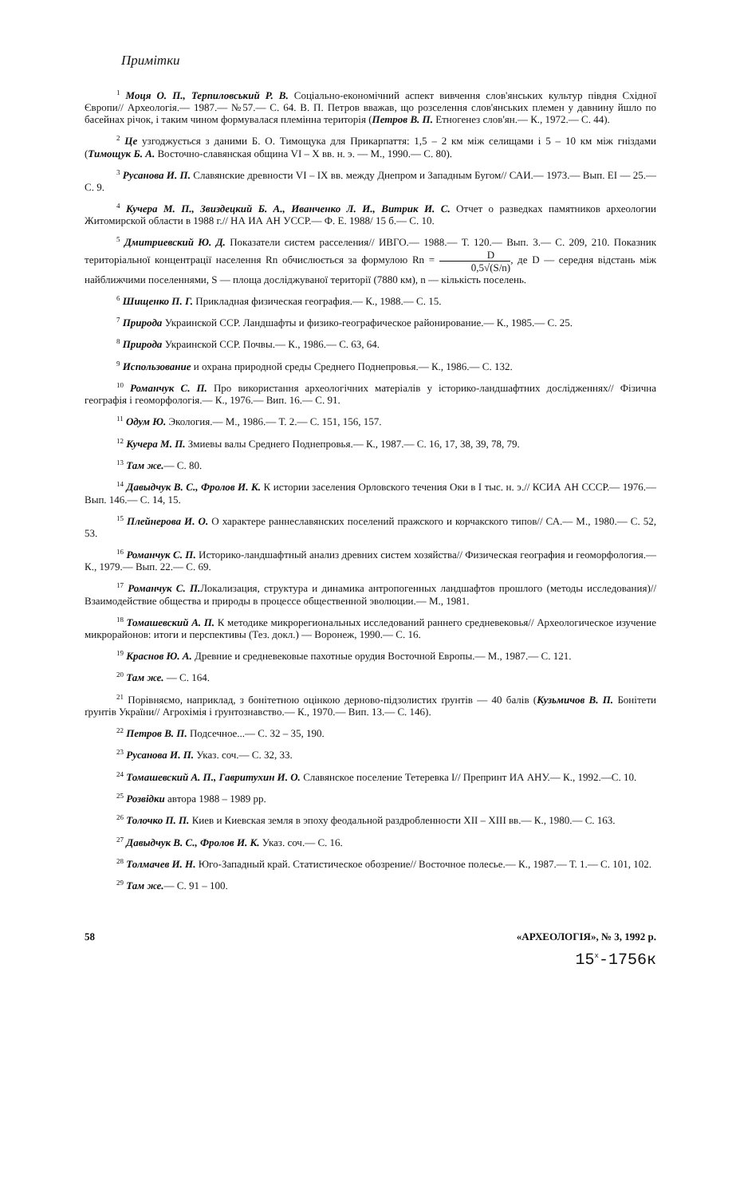Примітки
<sup>1</sup> Моця О. П., Терпиловський Р. В. Соціально-економічний аспект вивчення слов'янських культур півдня Східної Європи// Археологія.— 1987.— №57.— С. 64. В. П. Петров вважав, що розселення слов'янських племен у давнину йшло по басейнах річок, і таким чином формувалася племінна територія (Петров В. П. Етногенез слов'ян.— К., 1972.— С. 44).
<sup>2</sup> Це узгоджується з даними Б. О. Тимощука для Прикарпаття: 1,5 – 2 км між селищами і 5 – 10 км між гніздами (Тимощук Б. А. Восточно-славянская община VI – X вв. н. э. — М., 1990.— С. 80).
<sup>3</sup> Русанова И. П. Славянские древности VI – IX вв. между Днепром и Западным Бугом// САИ.— 1973.— Вып. ЕІ — 25.— С. 9.
<sup>4</sup> Кучера М. П., Звиздецкий Б. А., Иванченко Л. И., Витрик И. С. Отчет о разведках памятников археологии Житомирской области в 1988 г.// НА ИА АН УССР.— Ф. Е. 1988/ 15 б.— С. 10.
<sup>5</sup> Дмитриевский Ю. Д. Показатели систем расселения// ИВГО.— 1988.— Т. 120.— Вып. 3.— С. 209, 210. Показник територіальної концентрації населення Rn обчислюється за формулою Rn = D 0,5√(S/n), де D — середня відстань між найближчими поселеннями, S — площа досліджуваної території (7880 км), n — кількість поселень.
<sup>6</sup> Шищенко П. Г. Прикладная физическая география.— К., 1988.— С. 15.
<sup>7</sup> Природа Украинской ССР. Ландшафты и физико-географическое районирование.— К., 1985.— С. 25.
<sup>8</sup> Природа Украинской ССР. Почвы.— К., 1986.— С. 63, 64.
<sup>9</sup> Использование и охрана природной среды Среднего Поднепровья.— К., 1986.— С. 132.
<sup>10</sup> Романчук С. П. Про використання археологічних матеріалів у історико-ландшафтних дослідженнях// Фізична географія і геоморфологія.— К., 1976.— Вип. 16.— С. 91.
<sup>11</sup> Одум Ю. Экология.— М., 1986.— Т. 2.— С. 151, 156, 157.
<sup>12</sup> Кучера М. П. Змиевы валы Среднего Поднепровья.— К., 1987.— С. 16, 17, 38, 39, 78, 79.
<sup>13</sup> Там же.— С. 80.
<sup>14</sup> Давыдчук В. С., Фролов И. К. К истории заселения Орловского течения Оки в I тыс. н. э.// КСИА АН СССР.— 1976.— Вып. 146.— С. 14, 15.
<sup>15</sup> Плейнерова И. О. О характере раннеславянских поселений пражского и корчакского типов// СА.— М., 1980.— С. 52, 53.
<sup>16</sup> Романчук С. П. Историко-ландшафтный анализ древних систем хозяйства// Физическая география и геоморфология.— К., 1979.— Вып. 22.— С. 69.
<sup>17</sup> Романчук С. П. Локализация, структура и динамика антропогенных ландшафтов прошлого (методы исследования)// Взаимодействие общества и природы в процессе общественной эволюции.— М., 1981.
<sup>18</sup> Томашевский А. П. К методике микрорегиональных исследований раннего средневековья// Археологическое изучение микрорайонов: итоги и перспективы (Тез. докл.) — Воронеж, 1990.— С. 16.
<sup>19</sup> Краснов Ю. А. Древние и средневековые пахотные орудия Восточной Европы.— М., 1987.— С. 121.
<sup>20</sup> Там же. — С. 164.
<sup>21</sup> Порівняємо, наприклад, з бонітетною оцінкою дерново-підзолистих ґрунтів — 40 балів (Кузьмичов В. П. Бонітети ґрунтів України// Агрохімія і ґрунтознавство.— К., 1970.— Вип. 13.— С. 146).
<sup>22</sup> Петров В. П. Подсечное...— С. 32 – 35, 190.
<sup>23</sup> Русанова И. П. Указ. соч.— С. 32, 33.
<sup>24</sup> Томашевский А. П., Гавритухин И. О. Славянское поселение Тетеревка I// Препринт ИА АНУ.— К., 1992.—С. 10.
<sup>25</sup> Розвідки автора 1988 – 1989 рр.
<sup>26</sup> Толочко П. П. Киев и Киевская земля в эпоху феодальной раздробленности XII – XIII вв.— К., 1980.— С. 163.
<sup>27</sup> Давыдчук В. С., Фролов И. К. Указ. соч.— С. 16.
<sup>28</sup> Толмачев И. Н. Юго-Западный край. Статистическое обозрение// Восточное полесье.— К., 1987.— Т. 1.— С. 101, 102.
<sup>29</sup> Там же.— С. 91 – 100.
58 «АРХЕОЛОГІЯ», № 3, 1992 р.
15<sup>x</sup>-1756к